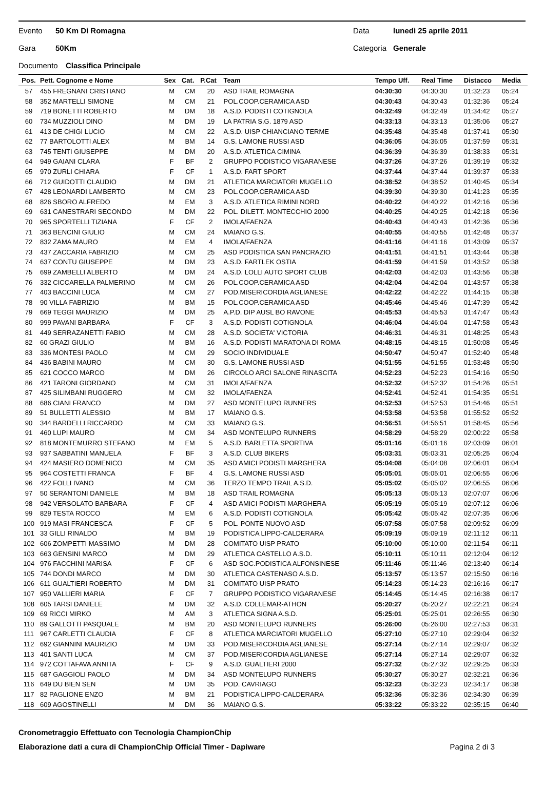Evento 50 Km Di Romagna Data lunedì 25 aprile 2011
Gara 50Km Categoria Generale
Documento Classifica Principale
| Pos. | Pett. Cognome e Nome | Sex | Cat. | P.Cat | Team | Tempo Uff. | Real Time | Distacco | Media |
| --- | --- | --- | --- | --- | --- | --- | --- | --- | --- |
| 57 | 455 FREGNANI CRISTIANO | M | CM | 20 | ASD TRAIL ROMAGNA | 04:30:30 | 04:30:30 | 01:32:23 | 05:24 |
| 58 | 352 MARTELLI SIMONE | M | CM | 21 | POL.COOP.CERAMICA ASD | 04:30:43 | 04:30:43 | 01:32:36 | 05:24 |
| 59 | 719 BONETTI ROBERTO | M | DM | 18 | A.S.D. PODISTI COTIGNOLA | 04:32:49 | 04:32:49 | 01:34:42 | 05:27 |
| 60 | 734 MUZZIOLI DINO | M | DM | 19 | LA PATRIA S.G. 1879 ASD | 04:33:13 | 04:33:13 | 01:35:06 | 05:27 |
| 61 | 413 DE CHIGI LUCIO | M | CM | 22 | A.S.D. UISP CHIANCIANO TERME | 04:35:48 | 04:35:48 | 01:37:41 | 05:30 |
| 62 | 77 BARTOLOTTI ALEX | M | BM | 14 | G.S. LAMONE RUSSI ASD | 04:36:05 | 04:36:05 | 01:37:59 | 05:31 |
| 63 | 745 TENTI GIUSEPPE | M | DM | 20 | A.S.D. ATLETICA CIMINA | 04:36:39 | 04:36:39 | 01:38:33 | 05:31 |
| 64 | 949 GAIANI CLARA | F | BF | 2 | GRUPPO PODISTICO VIGARANESE | 04:37:26 | 04:37:26 | 01:39:19 | 05:32 |
| 65 | 970 ZURLI CHIARA | F | CF | 1 | A.S.D. FART SPORT | 04:37:44 | 04:37:44 | 01:39:37 | 05:33 |
| 66 | 712 GUIDOTTI CLAUDIO | M | DM | 21 | ATLETICA MARCIATORI MUGELLO | 04:38:52 | 04:38:52 | 01:40:45 | 05:34 |
| 67 | 428 LEONARDI LAMBERTO | M | CM | 23 | POL.COOP.CERAMICA ASD | 04:39:30 | 04:39:30 | 01:41:23 | 05:35 |
| 68 | 826 SBORO ALFREDO | M | EM | 3 | A.S.D. ATLETICA RIMINI NORD | 04:40:22 | 04:40:22 | 01:42:16 | 05:36 |
| 69 | 631 CANESTRARI SECONDO | M | DM | 22 | POL. DILETT. MONTECCHIO 2000 | 04:40:25 | 04:40:25 | 01:42:18 | 05:36 |
| 70 | 965 SPORTELLI TIZIANA | F | CF | 2 | IMOLA/FAENZA | 04:40:43 | 04:40:43 | 01:42:36 | 05:36 |
| 71 | 363 BENCINI GIULIO | M | CM | 24 | MAIANO G.S. | 04:40:55 | 04:40:55 | 01:42:48 | 05:37 |
| 72 | 832 ZAMA MAURO | M | EM | 4 | IMOLA/FAENZA | 04:41:16 | 04:41:16 | 01:43:09 | 05:37 |
| 73 | 437 ZACCARIA FABRIZIO | M | CM | 25 | ASD PODISTICA SAN PANCRAZIO | 04:41:51 | 04:41:51 | 01:43:44 | 05:38 |
| 74 | 637 CONTU GIUSEPPE | M | DM | 23 | A.S.D. FARTLEK OSTIA | 04:41:59 | 04:41:59 | 01:43:52 | 05:38 |
| 75 | 699 ZAMBELLI ALBERTO | M | DM | 24 | A.S.D. LOLLI AUTO SPORT CLUB | 04:42:03 | 04:42:03 | 01:43:56 | 05:38 |
| 76 | 332 CICCARELLA PALMERINO | M | CM | 26 | POL.COOP.CERAMICA ASD | 04:42:04 | 04:42:04 | 01:43:57 | 05:38 |
| 77 | 403 BACCINI LUCA | M | CM | 27 | POD.MISERICORDIA AGLIANESE | 04:42:22 | 04:42:22 | 01:44:15 | 05:38 |
| 78 | 90 VILLA FABRIZIO | M | BM | 15 | POL.COOP.CERAMICA ASD | 04:45:46 | 04:45:46 | 01:47:39 | 05:42 |
| 79 | 669 TEGGI MAURIZIO | M | DM | 25 | A.P.D. DIP AUSL BO RAVONE | 04:45:53 | 04:45:53 | 01:47:47 | 05:43 |
| 80 | 999 PAVANI BARBARA | F | CF | 3 | A.S.D. PODISTI COTIGNOLA | 04:46:04 | 04:46:04 | 01:47:58 | 05:43 |
| 81 | 449 SERRAZANETTI FABIO | M | CM | 28 | A.S.D. SOCIETA' VICTORIA | 04:46:31 | 04:46:31 | 01:48:25 | 05:43 |
| 82 | 60 GRAZI GIULIO | M | BM | 16 | A.S.D. PODISTI MARATONA DI ROMA | 04:48:15 | 04:48:15 | 01:50:08 | 05:45 |
| 83 | 336 MONTESI PAOLO | M | CM | 29 | SOCIO INDIVIDUALE | 04:50:47 | 04:50:47 | 01:52:40 | 05:48 |
| 84 | 436 BABINI MAURO | M | CM | 30 | G.S. LAMONE RUSSI ASD | 04:51:55 | 04:51:55 | 01:53:48 | 05:50 |
| 85 | 621 COCCO MARCO | M | DM | 26 | CIRCOLO ARCI SALONE RINASCITA | 04:52:23 | 04:52:23 | 01:54:16 | 05:50 |
| 86 | 421 TARONI GIORDANO | M | CM | 31 | IMOLA/FAENZA | 04:52:32 | 04:52:32 | 01:54:26 | 05:51 |
| 87 | 425 SILIMBANI RUGGERO | M | CM | 32 | IMOLA/FAENZA | 04:52:41 | 04:52:41 | 01:54:35 | 05:51 |
| 88 | 686 CIANI FRANCO | M | DM | 27 | ASD MONTELUPO RUNNERS | 04:52:53 | 04:52:53 | 01:54:46 | 05:51 |
| 89 | 51 BULLETTI ALESSIO | M | BM | 17 | MAIANO G.S. | 04:53:58 | 04:53:58 | 01:55:52 | 05:52 |
| 90 | 344 BARDELLI RICCARDO | M | CM | 33 | MAIANO G.S. | 04:56:51 | 04:56:51 | 01:58:45 | 05:56 |
| 91 | 460 LUPI MAURO | M | CM | 34 | ASD MONTELUPO RUNNERS | 04:58:29 | 04:58:29 | 02:00:22 | 05:58 |
| 92 | 818 MONTEMURRO STEFANO | M | EM | 5 | A.S.D. BARLETTA SPORTIVA | 05:01:16 | 05:01:16 | 02:03:09 | 06:01 |
| 93 | 937 SABBATINI MANUELA | F | BF | 3 | A.S.D. CLUB BIKERS | 05:03:31 | 05:03:31 | 02:05:25 | 06:04 |
| 94 | 424 MASIERO DOMENICO | M | CM | 35 | ASD AMICI PODISTI MARGHERA | 05:04:08 | 05:04:08 | 02:06:01 | 06:04 |
| 95 | 964 COSTETTI FRANCA | F | BF | 4 | G.S. LAMONE RUSSI ASD | 05:05:01 | 05:05:01 | 02:06:55 | 06:06 |
| 96 | 422 FOLLI IVANO | M | CM | 36 | TERZO TEMPO TRAIL A.S.D. | 05:05:02 | 05:05:02 | 02:06:55 | 06:06 |
| 97 | 50 SERANTONI DANIELE | M | BM | 18 | ASD TRAIL ROMAGNA | 05:05:13 | 05:05:13 | 02:07:07 | 06:06 |
| 98 | 942 VERSOLATO BARBARA | F | CF | 4 | ASD AMICI PODISTI MARGHERA | 05:05:19 | 05:05:19 | 02:07:12 | 06:06 |
| 99 | 829 TESTA ROCCO | M | EM | 6 | A.S.D. PODISTI COTIGNOLA | 05:05:42 | 05:05:42 | 02:07:35 | 06:06 |
| 100 | 919 MASI FRANCESCA | F | CF | 5 | POL. PONTE NUOVO ASD | 05:07:58 | 05:07:58 | 02:09:52 | 06:09 |
| 101 | 33 GILLI RINALDO | M | BM | 19 | PODISTICA LIPPO-CALDERARA | 05:09:19 | 05:09:19 | 02:11:12 | 06:11 |
| 102 | 606 ZOMPETTI MASSIMO | M | DM | 28 | COMITATO UISP PRATO | 05:10:00 | 05:10:00 | 02:11:54 | 06:11 |
| 103 | 663 GENSINI MARCO | M | DM | 29 | ATLETICA CASTELLO A.S.D. | 05:10:11 | 05:10:11 | 02:12:04 | 06:12 |
| 104 | 976 FACCHINI MARISA | F | CF | 6 | ASD SOC.PODISTICA ALFONSINESE | 05:11:46 | 05:11:46 | 02:13:40 | 06:14 |
| 105 | 744 DONDI MARCO | M | DM | 30 | ATLETICA CASTENASO A.S.D. | 05:13:57 | 05:13:57 | 02:15:50 | 06:16 |
| 106 | 611 GUALTIERI ROBERTO | M | DM | 31 | COMITATO UISP PRATO | 05:14:23 | 05:14:23 | 02:16:16 | 06:17 |
| 107 | 950 VALLIERI MARIA | F | CF | 7 | GRUPPO PODISTICO VIGARANESE | 05:14:45 | 05:14:45 | 02:16:38 | 06:17 |
| 108 | 605 TARSI DANIELE | M | DM | 32 | A.S.D. COLLEMAR-ATHON | 05:20:27 | 05:20:27 | 02:22:21 | 06:24 |
| 109 | 69 RICCI MIRKO | M | AM | 3 | ATLETICA SIGNA A.S.D. | 05:25:01 | 05:25:01 | 02:26:55 | 06:30 |
| 110 | 89 GALLOTTI PASQUALE | M | BM | 20 | ASD MONTELUPO RUNNERS | 05:26:00 | 05:26:00 | 02:27:53 | 06:31 |
| 111 | 967 CARLETTI CLAUDIA | F | CF | 8 | ATLETICA MARCIATORI MUGELLO | 05:27:10 | 05:27:10 | 02:29:04 | 06:32 |
| 112 | 692 GIANNINI MAURIZIO | M | DM | 33 | POD.MISERICORDIA AGLIANESE | 05:27:14 | 05:27:14 | 02:29:07 | 06:32 |
| 113 | 401 SANTI LUCA | M | CM | 37 | POD.MISERICORDIA AGLIANESE | 05:27:14 | 05:27:14 | 02:29:07 | 06:32 |
| 114 | 972 COTTAFAVA ANNITA | F | CF | 9 | A.S.D. GUALTIERI 2000 | 05:27:32 | 05:27:32 | 02:29:25 | 06:33 |
| 115 | 687 GAGGIOLI PAOLO | M | DM | 34 | ASD MONTELUPO RUNNERS | 05:30:27 | 05:30:27 | 02:32:21 | 06:36 |
| 116 | 649 DU BIEN SEN | M | DM | 35 | POD. CAVRIAGO | 05:32:23 | 05:32:23 | 02:34:17 | 06:38 |
| 117 | 82 PAGLIONE ENZO | M | BM | 21 | PODISTICA LIPPO-CALDERARA | 05:32:36 | 05:32:36 | 02:34:30 | 06:39 |
| 118 | 609 AGOSTINELLI | M | DM | 36 | MAIANO G.S. | 05:33:22 | 05:33:22 | 02:35:15 | 06:40 |
Cronometraggio Effettuato con Tecnologia ChampionChip
Elaborazione dati a cura di ChampionChip Official Timer - Dapiware Pagina 2 di 3